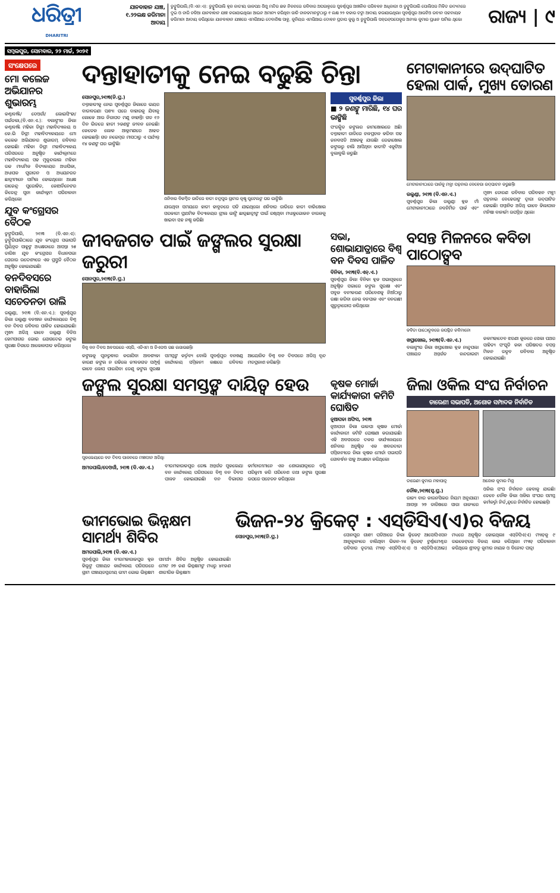ଧରିତ୍ରୀ
DHARITRI
ଯାନବାହାନ ଯାଞ୍ଚ,
୧.୨୨ଲକ୍ଷ ଜରିମାନା
ଆଦାୟ
ଡୁଙ୍ଗୁରିପାଲି,(ବି.ଏନ.ଏ): ଡୁଙ୍ଗୁରିପାଲି ବ୍ଲକ ଜାତୀୟ ରାଜପଥ ଶିଶୁ ମନ୍ଦିର ଛକ ନିକଟରେ ରବିବାର ଅପରାହ୍ନରେ ସୁବର୍ଣ୍ଣପୁର ଆଞ୍ଚଳିକ ପରିବହନ ଅଧିକାରୀ ଓ ଡୁଙ୍ଗୁରିପାଲି ପୋଲିସର ମିଳିତ ଉଦ୍ୟମରେ ଦୁଇ ଓ ଚାରି ଚକିଆ ଯାନବାହାନ ଯାଞ୍ଚ କରାଯାଇଥିଲା। ଆଇନ ଅମାନ୍ୟ କରିଥିବା ଗାଡି ଚାଳକମାନଙ୍କଠାରୁ ୧ ଲକ୍ଷ ୨୨ ହଜାର ଟଙ୍କା ଆଦାୟ କରାଯାଇଥିଲା। ସୁବର୍ଣ୍ଣପୁର ଆରଟିଓ ରବୀନ ପଟ୍ଟନାୟକ ଜରିମାନା ଆଦାୟ କରିଥିଲେ। ଯାନବାହାନ ଯାଞ୍ଚରେ ଏମଭିଆଇ ଦେବାଶିଷ ସାହୁ, ଜୁନିୟର ଏମଭିଆଇ ଦୋହନ ପ୍ରତାପ କୁଲୁ ଓ ଡୁଙ୍ଗୁରିପାଲି ସବ୍‌ଇନ୍‌ସପେକ୍ଟର ଅନୀଲ କୁମାର ପ୍ରଧାନ ସାମିଲ ଥିଲେ।
ରାଜ୍ୟ | ୯
ସମ୍ବଲପୁର, ସୋମବାର, ୨୨ ମାର୍ଚ୍ଚ, ୨୦୨୧
ସଂକ୍ଷେପରେ
ମୋ କଲେଜ ଅଭିଯାନର ଶୁଭାରମ୍ଭ
କଣ୍ଟାବାଞ୍ଜି/ ଦେଓଗାଁ/ ଲୋଇସିଂହା/ ସଇଁତଲା,(ବି.ଏନ.ଏ.): ବଲାଙ୍ଗୀର ଜିଲା କଣ୍ଟାବାଞ୍ଜି ମହିଳା ଡିଗ୍ରୀ ମହାବିଦ୍ୟାଳୟ ଓ କେ.ଭି ଡିଗ୍ରୀ ମହାବିଦ୍ୟାଳୟରେ ମୋ କଲେଜ ଅଭିଯାନର ଶୁଭାରମ୍ଭ ରବିବାର ହୋଇଛି। ମହିଳା ଡିଗ୍ରୀ ମହାବିଦ୍ୟାଳୟ ପରିସରରେ ଅନୁଷ୍ଠିତ କାର୍ଯ୍ୟକ୍ରମରେ ମହାବିଦ୍ୟାଳୟ ସହ ମୁକୁନ୍ଦଲାଲ ମହିଳା ଉଚ୍ଚ ମାଧ୍ୟମିକ ବିଦ୍ୟାଳୟର ଅଧ୍ୟାପିକା, ଅଧ୍ୟାପକ ପୁରାତନ ଓ ଅଧ୍ୟୟନରତ ଛାତ୍ରୀମାନେ ସାମିଲ ହୋଇଥିଲେ। ଅଧକ୍ଷ ରାଜେନ୍ଦ୍ର ପୁରୋହିତ, କୋଅର୍ଡିନେଟର ଜିତେନ୍ଦ୍ର ସୁନା କାର୍ଯ୍ୟକ୍ରମ ପରିଚାଳନା କରିଥିଲେ।
ଯୁବ କଂଗ୍ରେସର ବୈଠକ
ଡୁଙ୍ଗୁରିପାଲି, ୨୧।୩ (ବି.ଏନ.ଏ): ଡୁଙ୍ଗୁରିପାଲିଠାରେ ଯୁବ କଂଗ୍ରେସ ସଭାପତି ପ୍ରିୟବ୍ରତ ସାହୁଙ୍କ ଅଧ୍ୟକ୍ଷତାରେ ଆସନ୍ତା ୨୫ ତାରିଖ ଯୁବ କଂଗ୍ରେସର ବିଧାନସଭା ଘେରାଉ ଉଦ୍ଦେଶ୍ୟରେ ଏକ ପ୍ରସ୍ତୁତି ବୈଠକ ଅନୁଷ୍ଠିତ ହୋଇଯାଇଛି।
ବନଦିବସରେ ବାହାରିଲା ସଚେତନତା ରାଲି
ଉଲୁଣ୍ଡା, ୨୧।୩ (ବି.ଏନ.ଏ.): ସୁବର୍ଣ୍ଣପୁର ଜିଲା ଉଲୁଣ୍ଡା ବନାଞ୍ଚଳ କାର୍ଯ୍ୟାଳୟରେ ବିଶ୍ୱ ବନ ଦିବସ ରବିବାର ପାଳିତ ହୋଇଯାଇଛି। ମୁଖ୍ୟ ଅତିଥି ଭାବେ ଉଲୁଣ୍ଡା ବିଡିଓ ହେମସାଗର ଭୋଇ ଯୋଗଦେଇ ଜଙ୍ଗଲ ସୁରକ୍ଷା ଦିଗରେ ଆଲୋକପାତ କରିଥିଲେ।
ଦନ୍ତାହାତୀକୁ ନେଇ ବଢୁଛି ଚିନ୍ତା
ସୋନପୁର,୨୧।୩(ନି.ପ୍ର.)
ଦନ୍ତାହାତୀକୁ ନେଇ ସୁବର୍ଣ୍ଣପୁର ଜିଲାରେ ଭୟର ବାତାବରଣ। ସନ୍ଧ୍ୟା ପରେ ବାହାରକୁ ଯିବାକୁ ଲୋକେ ଆଉ ନିରାପଦ ମଣୁ ନାହାନ୍ତି। ଗତ ୧୬ ଦିନ ଭିତରେ ହାତୀ ୨ଜଣଙ୍କ ଜୀବନ ନେଇଛି। କେତେକ ଲୋକ ଆକ୍ରମଣରେ ଆହତ ହୋଇଛନ୍ତି। ଗତ ନଭେମ୍ବର ମାସଠାରୁ ଏ ପର୍ଯ୍ୟନ୍ତ ୧୪ ଜଣଙ୍କ ଘର ଭାଙ୍ଗିଛି।
ଶନିବାର ବିଳମ୍ବିତ ରାତିରେ ହାତୀ ଚନ୍ଦ୍ରପୁର ଗ୍ରାମର କୃଷ୍ଣ ପୁଟେଲଙ୍କ ଘର ଭାଙ୍ଗିଛି।
ଯାଉଥିବା ସମୟରେ ହାତୀ ହାବୁଡରେ ପଡି ଯାଇଥିଲେ। ଶନିବାର ରାତିରେ ହାତୀ ବାଜିଖୋଲ ସରକାରୀ ପ୍ରାଥମିକ ବିଦ୍ୟାଳୟର ଗ୍ରୀଲ ଭାଙ୍ଗି ଛାତ୍ରଛାତ୍ରୀଙ୍କ ପାଇଁ ରଖିଥିବା ମଧ୍ୟାହ୍ନଭୋଜନ ଚାଉଳକୁ ଖାଇବା ସହ ନଷ୍ଟ କରିଛି।
ସୁବର୍ଣ୍ଣପୁର ଜିଲା
■ ୨ ଜଣଙ୍କୁ ମାରିଛି, ୧୪ ଘର ଭାଙ୍ଗିଛି
ସଂରକ୍ଷିତ ଜଙ୍ଗଲର ଜାମଖୋଲରେ ଅଛି। ଦନ୍ତାହାତୀ ରାତିରେ ଚଳପ୍ରଚଳ କରିବା ସହ ଜନବସତି ଅଞ୍ଚଳକୁ ଯାଉଛି। ରେଢାଖୋଲ ଜଙ୍ଗଲରୁ ଚାଲି ଆସିଥିବା ହାତୀଟି ଏକୁଟିଆ ବୁଲାବୁଲି କରୁଛି।
ମେଟାକାନୀରେ ଉଦ୍‌ଘାଟିତ ହେଲା ପାର୍କ, ମୁଖ୍ୟ ତୋରଣ
ମେଟାକାନୀଠାରେ ପାର୍କକୁ ମନ୍ତ୍ରୀ ପଦ୍ମନାଭ ବେହେରା ଉଦ୍‌ଘାଟନ କରୁଛନ୍ତି।
ଉଲୁଣ୍ଡା, ୨୧।୩ (ବି.ଏନ.ଏ.)
ସୁବର୍ଣ୍ଣପୁର ଜିଲା ଉଲୁଣ୍ଡା ବ୍ଲକ ମାଁ ମେଟାକାନୀଠାରେ ନବନିର୍ମିତ ପାର୍କ ଏବଂ ମୁଖ୍ୟ ତୋରଣ ରବିବାର ପରିବହନ ମନ୍ତ୍ରୀ ପଦ୍ମନାଭ ବେହେରାଙ୍କ ଦ୍ୱାରା ଉଦ୍‌ଘାଟିତ ହୋଇଛି। ସମ୍ମାନିତ ଅତିଥି ଭାବେ ଜିଲାପାଳ ମନିଷା ବାନାର୍ଜୀ ଉପସ୍ଥିତ ଥିଲେ।
ଜୀବଜଗତ ପାଇଁ ଜଙ୍ଗଲର ସୁରକ୍ଷା ଜରୁରୀ
ସୋନପୁର,୨୧।୩(ନି.ପ୍ର.)
ବିଶ୍ୱ ବନ ଦିବସ ଅବସରରେ ଏସ୍‌ପି, ଏଡିଏମ ଓ ଡିଏଫଓ ଗଛ ଲଗାଉଛନ୍ତି।
ଜଙ୍ଗଲକୁ ପୁନରୁଦ୍ଧାର କରାଯିବା ଆବଶ୍ୟକ। କାରଣ ଜଙ୍ଗଲ ନ ରହିଲେ ଜୀବଜଗତ ସମ୍ପୂର୍ଣ୍ଣ ଭାବେ ଲୋପ ପାଇଯିବ। ତେଣୁ ଜଙ୍ଗଲ ସୁରକ୍ଷା ସମସ୍ତଙ୍କ କର୍ତ୍ତବ୍ୟ ବୋଲି ସୁବର୍ଣ୍ଣପୁର ବନଖଣ୍ଡ କାର୍ଯ୍ୟାଳୟ ସମ୍ମିଳନୀ କକ୍ଷରେ ରବିବାର ଆୟୋଜିତ ବିଶ୍ୱ ବନ ଦିବସରେ ଅତିଥି ବୃନ୍ଦ ମତପ୍ରକାଶ କରିଛନ୍ତି।
ସଭା, ଶୋଭାଯାତ୍ରାରେ ବିଶ୍ୱ ବନ ଦିବସ ପାଳିତ
ବିନିକା, ୨୧।୩(ବି.ଏନ୍‌.ଏ.)
ସୁବର୍ଣ୍ଣପୁର ଜିଲା ବିନିକା ବ୍ଲକ ସଭାଗୃହରେ ଅନୁଷ୍ଠିତ ସଭାରେ ଜଙ୍ଗଲ ସୁରକ୍ଷା ଏବଂ ସବୁଜ ବନୀକରଣ ପରିବେଶକୁ ନିଆଁଠାରୁ ରକ୍ଷା କରିବା ନେଇ ବନପାଳ ଏବଂ ବନରକ୍ଷୀ ଗୁରୁତ୍ୱାରୋପ କରିଥିଲେ।
ବସନ୍ତ ମିଳନରେ କବିତା ପାଠୋତ୍ସବ
କବିତା ପାଠୋତ୍ସବରେ ଉପସ୍ଥିତ କବିମାନେ।
ଖପ୍ରାଖୋଲ, ୨୧।୩(ବି.ଏନ.ଏ.)
ବଲାଙ୍ଗୀର ଜିଲା ଖପ୍ରାଖୋଲ ବ୍ଲକ ନାନ୍ଦୁପଲା ପଞ୍ଚାୟତ ଅନ୍ତର୍ଗତ କନ୍ଦରାଭଟା ଜଳମହାଦେବ ଝରଣା କୂଳରେ ସେଲା ପଥର ସାହିତ୍ୟ ସଂସ୍କୃତି କଳା ପରିଷଦର ବସନ୍ତ ମିଳନ ଉତ୍ସବ ରବିବାର ଅନୁଷ୍ଠିତ ହୋଇଯାଇଛି।
ଜଙ୍ଗଲ ସୁରକ୍ଷା ସମସ୍ତଙ୍କ ଦାୟିତ୍ୱ ହେଉ
ସୁକଲେୟାରେ ବନ ଦିବସ ପାଳନରେ ମଞ୍ଚାସୀନ ଅତିଥି।
ଅମରପାଲି/ଦେଓଗାଁ, ୨୧।୩ (ବି.ଏନ.ଏ.)
ବୀରମହାରାଜପୁର ରେଞ୍ଜ ଅନ୍ତର୍ଗତ ସୁକଲେୟା ବନ କାର୍ଯ୍ୟାଳୟ ପରିସରରେ ବିଶ୍ୱ ବନ ଦିବସ ପାଳନ ହୋଇଯାଇଛି। ବନ ବିଭାଗର କର୍ମଚାରୀମାନେ ଏକ ଶୋଭାଯାତ୍ରାରେ ବସ୍ତି ପରିକ୍ରମା କରି ପରିବେଶ ତଥା ଜଙ୍ଗଲ ସୁରକ୍ଷା ଉପରେ ସଚେତନ କରିଥିଲେ।
କୃଷକ ମୋର୍ଚ୍ଚା କାର୍ଯ୍ୟକାରୀ କମିଟି ଘୋଷିତ
ନୂଆପଡା ଅଫିସ, ୨୧।୩
ନୂଆପଡା ଜିଲା ଭାଜପା କୃଷକ ମୋର୍ଚ୍ଚା କାର୍ଯ୍ୟକାରୀ କମିଟି ଘୋଷଣା କରାଯାଇଛି। ଏହି ଅବସରରେ ଦଳର କାର୍ଯ୍ୟାଳୟରେ ଶନିବାର ଅନୁଷ୍ଠିତ ଏକ ଖବରଦାତା ସମ୍ମିଳନୀରେ ଜିଲା କୃଷକ ମୋର୍ଚ୍ଚା ସଭାପତି ଗୋବର୍ଦ୍ଧନ ସାହୁ ଅଧ୍ୟକ୍ଷତା କରିଥିଲେ।
ଜିଲା ଓକିଲ ସଂଘ ନିର୍ବାଚନ
ତାରେଣୀ ସଭାପତି, ଅଶୋକ ସମ୍ପାଦକ ନିର୍ବାଚିତ
ତାରେଣୀ କୁମାର ମହାପାତ୍ର
ଅଶୋକ କୁମାର ମିଶ୍ର
ବୌଦ୍ଧ,୨୧।୩(ସ୍ୱ.ପ୍ର.)
ରାଜ୍ୟ ବାର କାଉନସିଲର ନିୟମ ଅନୁଯାୟୀ ଆସନ୍ତା ୨୭ ତାରିଖରେ ସାରା ରାଜ୍ୟରେ ଓକିଲ ସଂଘ ନିର୍ବାଚନ ହେବାକୁ ଯାଉଛି। ତେବେ ବୌଦ୍ଧ ଜିଲା ଓକିଲ ସଂଘର ସମସ୍ତ କର୍ମକର୍ତ୍ତା ନିର୍ଦ୍ଦ୍ୱନ୍ଦ୍ୱରେ ନିର୍ବାଚିତ ହୋଇଛନ୍ତି।
ଭୀମଭୋଇ ଭିନ୍ନକ୍ଷମ ସାମର୍ଥ୍ୟ ଶିବିର
ଅମରପାଲି,୨୧।୩ (ବି.ଏନ.ଏ.)
ସୁବର୍ଣ୍ଣପୁର ଜିଲା ବୀରମହାରାଜପୁର ବ୍ଲକ ହିଲୁଙ୍ଗ ପଞ୍ଚାୟତ କାର୍ଯ୍ୟାଳୟ ପରିସରରେ ଗ୍ରାମ ପଞ୍ଚାୟତସ୍ତରୀୟ ଭୀମ ଭୋଇ ଭିନ୍ନକ୍ଷମ ସାମର୍ଥ୍ୟ ଶିବିର ଅନୁଷ୍ଠିତ ହୋଇଯାଇଛି। ମୋଟ ୬୭ ଜଣ ଭିନ୍ନକ୍ଷମଙ୍କ ମଧ୍ୟରୁ ୪୧ଜଣ ଶାରୀରିକ ଭିନ୍ନକ୍ଷମ।
ଭିଜନ-୨୪ କ୍ରିକେଟ୍‌ : ଏସ୍‌ଡିସିଏ(ଏ)ର ବିଜୟ
ସୋନପୁର,୨୧।୩(ନି.ପ୍ର.)
ସୋନପୁର ଗାନ୍ଧୀ ପଡିଆରେ ଜିଲା କ୍ରିକେଟ୍‌ ଆସୋସିଏସନ ଆନୁକୂଲ୍ୟରେ ଚାଲିଥିବା ଭିଜନ-୨୪ କ୍ରିକେଟ୍‌ ଟୁର୍ଣ୍ଣାମେଣ୍ଟର ରବିବାର ତୃତୀୟ ମ୍ୟାଚ୍‌ ଏସ୍‌ଡିସିଏ(ଏ) ଓ ଏସ୍‌ଡିସିଏ(ଆଇ) ମଧ୍ୟରେ ଅନୁଷ୍ଠିତ ହୋଇଥିଲା। ଏସ୍‌ଡିସିଏ(ଏ) ମ୍ୟାଚ୍‌କୁ ୯ ଉଇକେଟ୍‌ରେ ବିଜୟ ଲାଭ କରିଥିଲା। ମ୍ୟାଚ୍‌ ପରିଚାଳନା କରିଥିଲେ ଶ୍ରୀବତ୍ସ କୁମାର ନାୟକ ଓ ବିନୋଦ ପାତ୍ର।